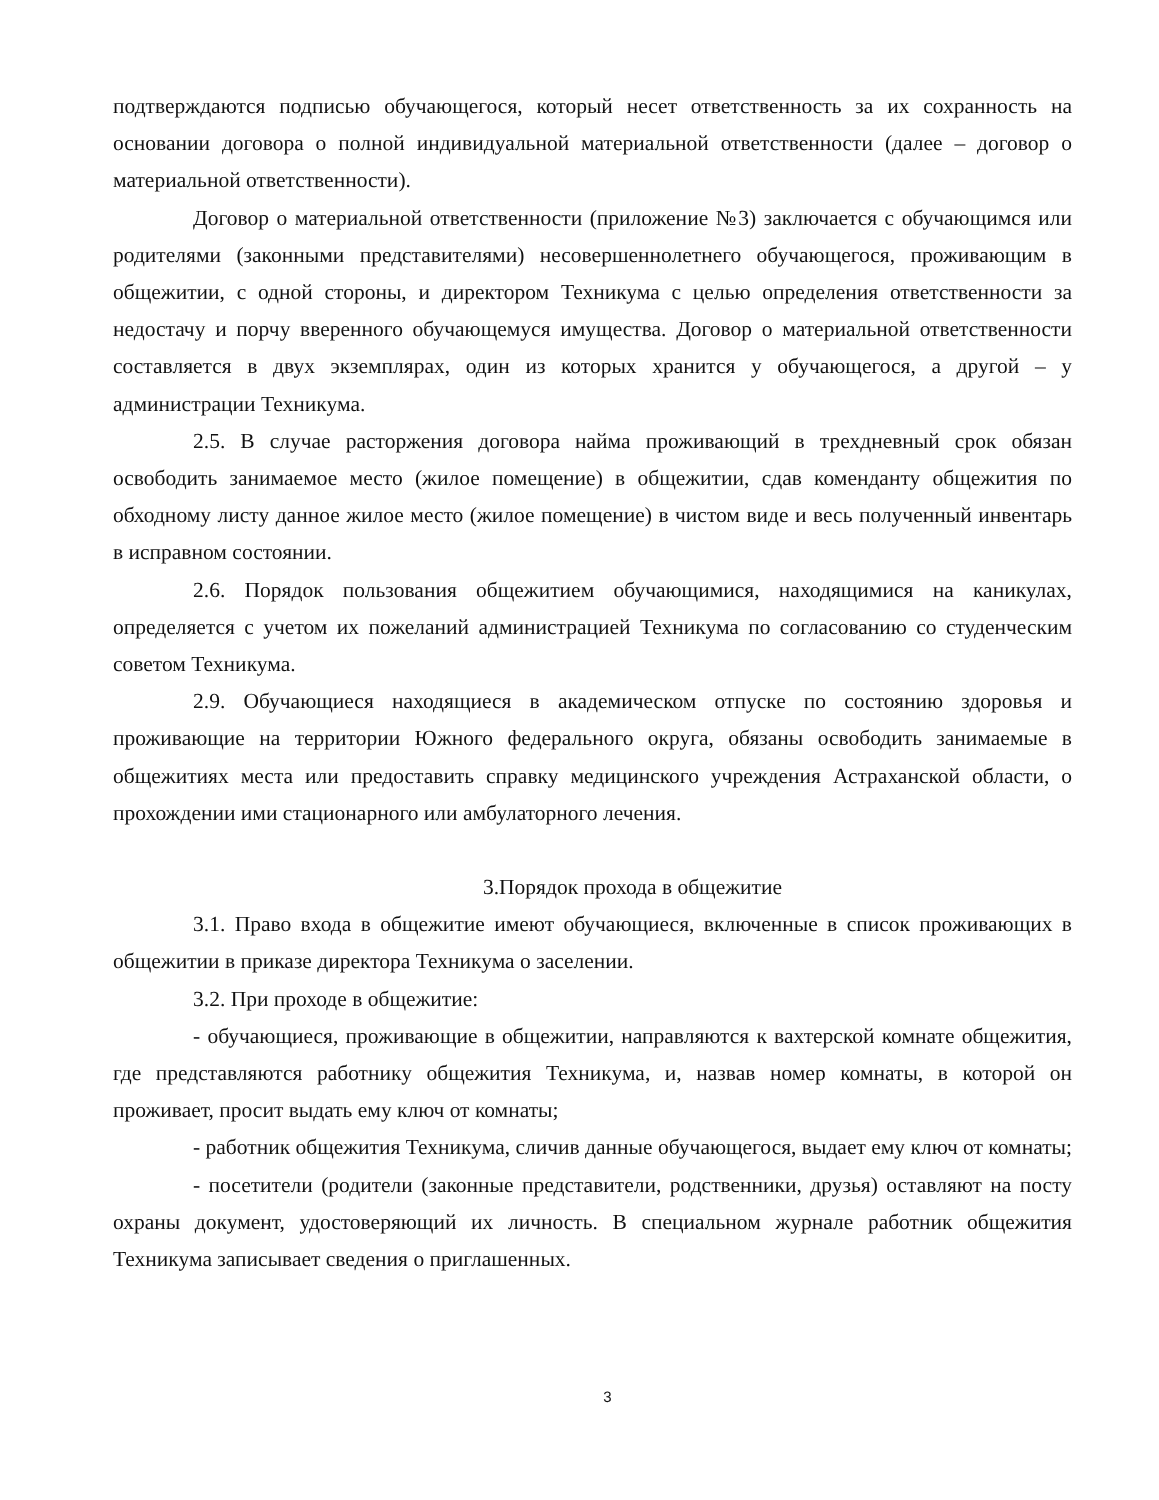подтверждаются подписью обучающегося, который несет ответственность за их сохранность на основании договора о полной индивидуальной материальной ответственности (далее – договор о материальной ответственности).
Договор о материальной ответственности (приложение №3) заключается с обучающимся или родителями (законными представителями) несовершеннолетнего обучающегося, проживающим в общежитии, с одной стороны, и директором Техникума с целью определения ответственности за недостачу и порчу вверенного обучающемуся имущества. Договор о материальной ответственности составляется в двух экземплярах, один из которых хранится у обучающегося, а другой – у администрации Техникума.
2.5. В случае расторжения договора найма проживающий в трехдневный срок обязан освободить занимаемое место (жилое помещение) в общежитии, сдав коменданту общежития по обходному листу данное жилое место (жилое помещение) в чистом виде и весь полученный инвентарь в исправном состоянии.
2.6. Порядок пользования общежитием обучающимися, находящимися на каникулах, определяется с учетом их пожеланий администрацией Техникума по согласованию со студенческим советом Техникума.
2.9. Обучающиеся находящиеся в академическом отпуске по состоянию здоровья и проживающие на территории Южного федерального округа, обязаны освободить занимаемые в общежитиях места или предоставить справку медицинского учреждения Астраханской области, о прохождении ими стационарного или амбулаторного лечения.
3.Порядок прохода в общежитие
3.1. Право входа в общежитие имеют обучающиеся, включенные в список проживающих в общежитии в приказе директора Техникума о заселении.
3.2. При проходе в общежитие:
- обучающиеся, проживающие в общежитии, направляются к вахтерской комнате общежития, где представляются работнику общежития Техникума, и, назвав номер комнаты, в которой он проживает, просит выдать ему ключ от комнаты;
- работник общежития Техникума, сличив данные обучающегося, выдает ему ключ от комнаты;
- посетители (родители (законные представители, родственники, друзья) оставляют на посту охраны документ, удостоверяющий их личность. В специальном журнале работник общежития Техникума записывает сведения о приглашенных.
3